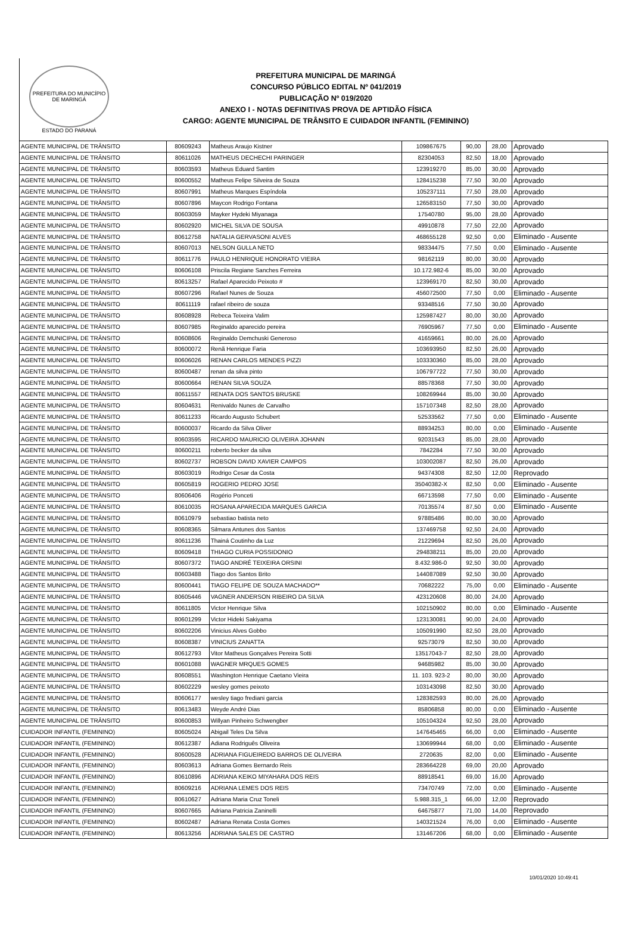PREFEITURA DO MUNICÍPIO DE MARINGÁ
ESTADO DO PARANÁ
PREFEITURA MUNICIPAL DE MARINGÁ
CONCURSO PÚBLICO EDITAL Nº 041/2019
PUBLICAÇÃO Nº 019/2020
ANEXO I - NOTAS DEFINITIVAS PROVA DE APTIDÃO FÍSICA
CARGO: AGENTE MUNICIPAL DE TRÂNSITO E CUIDADOR INFANTIL (FEMININO)
| AGENTE MUNICIPAL DE TRÂNSITO | 80609243 | Matheus Araujo Kistner | 109867675 | 90,00 | 28,00 | Aprovado |
| AGENTE MUNICIPAL DE TRÂNSITO | 80611026 | MATHEUS DECHECHI PARINGER | 82304053 | 82,50 | 18,00 | Aprovado |
| AGENTE MUNICIPAL DE TRÂNSITO | 80603593 | Matheus Eduard Santim | 123919270 | 85,00 | 30,00 | Aprovado |
| AGENTE MUNICIPAL DE TRÂNSITO | 80600552 | Matheus Felipe Silveira de Souza | 128415238 | 77,50 | 30,00 | Aprovado |
| AGENTE MUNICIPAL DE TRÂNSITO | 80607991 | Matheus Marques Espíndola | 105237111 | 77,50 | 28,00 | Aprovado |
| AGENTE MUNICIPAL DE TRÂNSITO | 80607896 | Maycon Rodrigo Fontana | 126583150 | 77,50 | 30,00 | Aprovado |
| AGENTE MUNICIPAL DE TRÂNSITO | 80603059 | Mayker Hydeki Miyanaga | 17540780 | 95,00 | 28,00 | Aprovado |
| AGENTE MUNICIPAL DE TRÂNSITO | 80602920 | MICHEL SILVA DE SOUSA | 49910878 | 77,50 | 22,00 | Aprovado |
| AGENTE MUNICIPAL DE TRÂNSITO | 80612758 | NATALIA GERVASONI ALVES | 468655128 | 92,50 | 0,00 | Eliminado - Ausente |
| AGENTE MUNICIPAL DE TRÂNSITO | 80607013 | NELSON GULLA NETO | 98334475 | 77,50 | 0,00 | Eliminado - Ausente |
| AGENTE MUNICIPAL DE TRÂNSITO | 80611776 | PAULO HENRIQUE HONORATO VIEIRA | 98162119 | 80,00 | 30,00 | Aprovado |
| AGENTE MUNICIPAL DE TRÂNSITO | 80606108 | Priscila Regiane Sanches Ferreira | 10.172.982-6 | 85,00 | 30,00 | Aprovado |
| AGENTE MUNICIPAL DE TRÂNSITO | 80613257 | Rafael Aparecido Peixoto # | 123969170 | 82,50 | 30,00 | Aprovado |
| AGENTE MUNICIPAL DE TRÂNSITO | 80607296 | Rafael Nunes de Souza | 456072500 | 77,50 | 0,00 | Eliminado - Ausente |
| AGENTE MUNICIPAL DE TRÂNSITO | 80611119 | rafael ribeiro de souza | 93348516 | 77,50 | 30,00 | Aprovado |
| AGENTE MUNICIPAL DE TRÂNSITO | 80608928 | Rebeca Teixeira Valim | 125987427 | 80,00 | 30,00 | Aprovado |
| AGENTE MUNICIPAL DE TRÂNSITO | 80607985 | Reginaldo aparecido pereira | 76905967 | 77,50 | 0,00 | Eliminado - Ausente |
| AGENTE MUNICIPAL DE TRÂNSITO | 80608606 | Reginaldo Demchuski Generoso | 41659661 | 80,00 | 26,00 | Aprovado |
| AGENTE MUNICIPAL DE TRÂNSITO | 80600072 | Renã Henrique Faria | 103693950 | 82,50 | 26,00 | Aprovado |
| AGENTE MUNICIPAL DE TRÂNSITO | 80606026 | RENAN CARLOS MENDES PIZZI | 103330360 | 85,00 | 28,00 | Aprovado |
| AGENTE MUNICIPAL DE TRÂNSITO | 80600487 | renan da silva pinto | 106797722 | 77,50 | 30,00 | Aprovado |
| AGENTE MUNICIPAL DE TRÂNSITO | 80600664 | RENAN SILVA SOUZA | 88578368 | 77,50 | 30,00 | Aprovado |
| AGENTE MUNICIPAL DE TRÂNSITO | 80611557 | RENATA DOS SANTOS BRUSKE | 108269944 | 85,00 | 30,00 | Aprovado |
| AGENTE MUNICIPAL DE TRÂNSITO | 80604631 | Renivaldo Nunes de Carvalho | 157107348 | 82,50 | 28,00 | Aprovado |
| AGENTE MUNICIPAL DE TRÂNSITO | 80611233 | Ricardo Augusto Schubert | 52533562 | 77,50 | 0,00 | Eliminado - Ausente |
| AGENTE MUNICIPAL DE TRÂNSITO | 80600037 | Ricardo da Silva Oliver | 88934253 | 80,00 | 0,00 | Eliminado - Ausente |
| AGENTE MUNICIPAL DE TRÂNSITO | 80603595 | RICARDO MAURICIO OLIVEIRA JOHANN | 92031543 | 85,00 | 28,00 | Aprovado |
| AGENTE MUNICIPAL DE TRÂNSITO | 80600211 | roberto becker da silva | 7842284 | 77,50 | 30,00 | Aprovado |
| AGENTE MUNICIPAL DE TRÂNSITO | 80602737 | ROBSON DAVID XAVIER CAMPOS | 103002087 | 82,50 | 26,00 | Aprovado |
| AGENTE MUNICIPAL DE TRÂNSITO | 80603019 | Rodrigo Cesar da Costa | 94374308 | 82,50 | 12,00 | Reprovado |
| AGENTE MUNICIPAL DE TRÂNSITO | 80605819 | ROGERIO PEDRO JOSE | 35040382-X | 82,50 | 0,00 | Eliminado - Ausente |
| AGENTE MUNICIPAL DE TRÂNSITO | 80606406 | Rogério Ponceti | 66713598 | 77,50 | 0,00 | Eliminado - Ausente |
| AGENTE MUNICIPAL DE TRÂNSITO | 80610035 | ROSANA APARECIDA MARQUES GARCIA | 70135574 | 87,50 | 0,00 | Eliminado - Ausente |
| AGENTE MUNICIPAL DE TRÂNSITO | 80610979 | sebastiao batista neto | 97885486 | 80,00 | 30,00 | Aprovado |
| AGENTE MUNICIPAL DE TRÂNSITO | 80608365 | Silmara Antunes dos Santos | 137469758 | 92,50 | 24,00 | Aprovado |
| AGENTE MUNICIPAL DE TRÂNSITO | 80611236 | Thainá Coutinho da Luz | 21229694 | 82,50 | 26,00 | Aprovado |
| AGENTE MUNICIPAL DE TRÂNSITO | 80609418 | THIAGO CURIA POSSIDONIO | 294838211 | 85,00 | 20,00 | Aprovado |
| AGENTE MUNICIPAL DE TRÂNSITO | 80607372 | TIAGO ANDRÉ TEIXEIRA ORSINI | 8.432.986-0 | 92,50 | 30,00 | Aprovado |
| AGENTE MUNICIPAL DE TRÂNSITO | 80603488 | Tiago dos Santos Brito | 144087089 | 92,50 | 30,00 | Aprovado |
| AGENTE MUNICIPAL DE TRÂNSITO | 80600441 | TIAGO FELIPE DE SOUZA MACHADO** | 70682222 | 75,00 | 0,00 | Eliminado - Ausente |
| AGENTE MUNICIPAL DE TRÂNSITO | 80605446 | VAGNER ANDERSON RIBEIRO DA SILVA | 423120608 | 80,00 | 24,00 | Aprovado |
| AGENTE MUNICIPAL DE TRÂNSITO | 80611805 | Victor Henrique Silva | 102150902 | 80,00 | 0,00 | Eliminado - Ausente |
| AGENTE MUNICIPAL DE TRÂNSITO | 80601299 | Victor Hideki Sakiyama | 123130081 | 90,00 | 24,00 | Aprovado |
| AGENTE MUNICIPAL DE TRÂNSITO | 80602206 | Vinicius Alves Gobbo | 105091990 | 82,50 | 28,00 | Aprovado |
| AGENTE MUNICIPAL DE TRÂNSITO | 80608387 | VINICIUS ZANATTA | 92573079 | 82,50 | 30,00 | Aprovado |
| AGENTE MUNICIPAL DE TRÂNSITO | 80612793 | Vitor Matheus Gonçalves Pereira Sotti | 13517043-7 | 82,50 | 28,00 | Aprovado |
| AGENTE MUNICIPAL DE TRÂNSITO | 80601088 | WAGNER MRQUES GOMES | 94685982 | 85,00 | 30,00 | Aprovado |
| AGENTE MUNICIPAL DE TRÂNSITO | 80608551 | Washington Henrique Caetano Vieira | 11. 103. 923-2 | 80,00 | 30,00 | Aprovado |
| AGENTE MUNICIPAL DE TRÂNSITO | 80602229 | wesley gomes peixoto | 103143098 | 82,50 | 30,00 | Aprovado |
| AGENTE MUNICIPAL DE TRÂNSITO | 80606177 | wesley tiago frediani garcia | 128382593 | 80,00 | 26,00 | Aprovado |
| AGENTE MUNICIPAL DE TRÂNSITO | 80613483 | Weyde André Dias | 85806858 | 80,00 | 0,00 | Eliminado - Ausente |
| AGENTE MUNICIPAL DE TRÂNSITO | 80600853 | Willyan Pinheiro Schwengber | 105104324 | 92,50 | 28,00 | Aprovado |
| CUIDADOR INFANTIL (FEMININO) | 80605024 | Abigail Teles Da Silva | 147645465 | 66,00 | 0,00 | Eliminado - Ausente |
| CUIDADOR INFANTIL (FEMININO) | 80612387 | Adiana Rodriguês Oliveira | 130699944 | 68,00 | 0,00 | Eliminado - Ausente |
| CUIDADOR INFANTIL (FEMININO) | 80600528 | ADRIANA FIGUEIREDO BARROS DE OLIVEIRA | 2720635 | 82,00 | 0,00 | Eliminado - Ausente |
| CUIDADOR INFANTIL (FEMININO) | 80603613 | Adriana Gomes Bernardo Reis | 283664228 | 69,00 | 20,00 | Aprovado |
| CUIDADOR INFANTIL (FEMININO) | 80610896 | ADRIANA KEIKO MIYAHARA DOS REIS | 88918541 | 69,00 | 16,00 | Aprovado |
| CUIDADOR INFANTIL (FEMININO) | 80609216 | ADRIANA LEMES DOS REIS | 73470749 | 72,00 | 0,00 | Eliminado - Ausente |
| CUIDADOR INFANTIL (FEMININO) | 80610627 | Adriana Maria Cruz Toneli | 5.988.315_1 | 66,00 | 12,00 | Reprovado |
| CUIDADOR INFANTIL (FEMININO) | 80607665 | Adriana Patricia Zaninelli | 64675877 | 71,00 | 14,00 | Reprovado |
| CUIDADOR INFANTIL (FEMININO) | 80602487 | Adriana Renata Costa Gomes | 140321524 | 76,00 | 0,00 | Eliminado - Ausente |
| CUIDADOR INFANTIL (FEMININO) | 80613256 | ADRIANA SALES DE CASTRO | 131467206 | 68,00 | 0,00 | Eliminado - Ausente |
10/01/2020 10:49:41